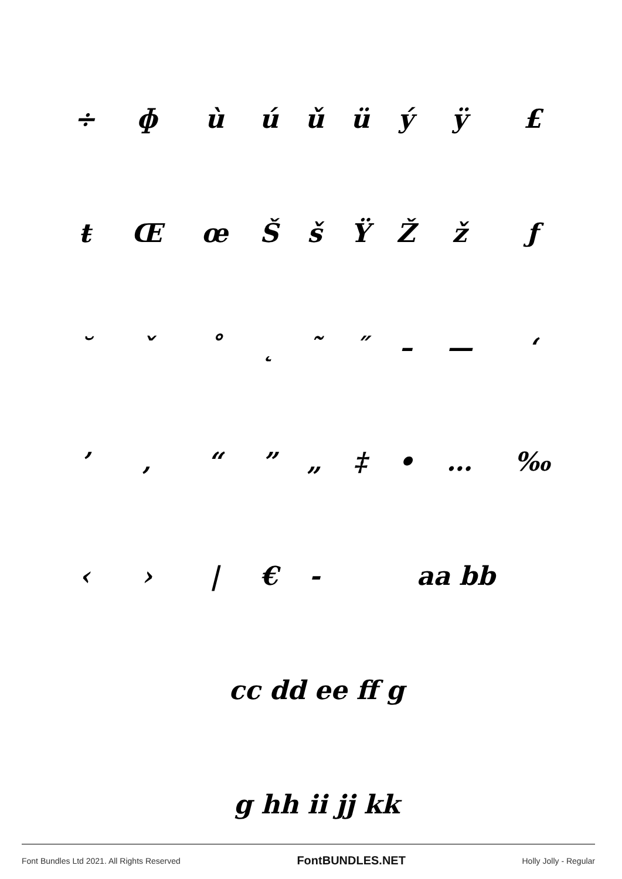| ÷ | ɸ | ù | ú | ǔ | ü | ý | ÿ | £ |
| ŧ | Œ | œ | Š | š | Ÿ | Ž | ž | ƒ |
| ˘ | ˇ | ˚ | ˛ | ˜ | ˝ | – | — | ‘ |
| ’ | ‚ | “ | ” | „ | ‡ | • | … | ‰ |
| ‹ | › | / | € | - | aa bb | | | |
| cc dd ee ff g | | | | | | | | |
| g hh ii jj kk | | | | | | | | |
Font Bundles Ltd 2021. All Rights Reserved FontBUNDLES.NET Holly Jolly - Regular